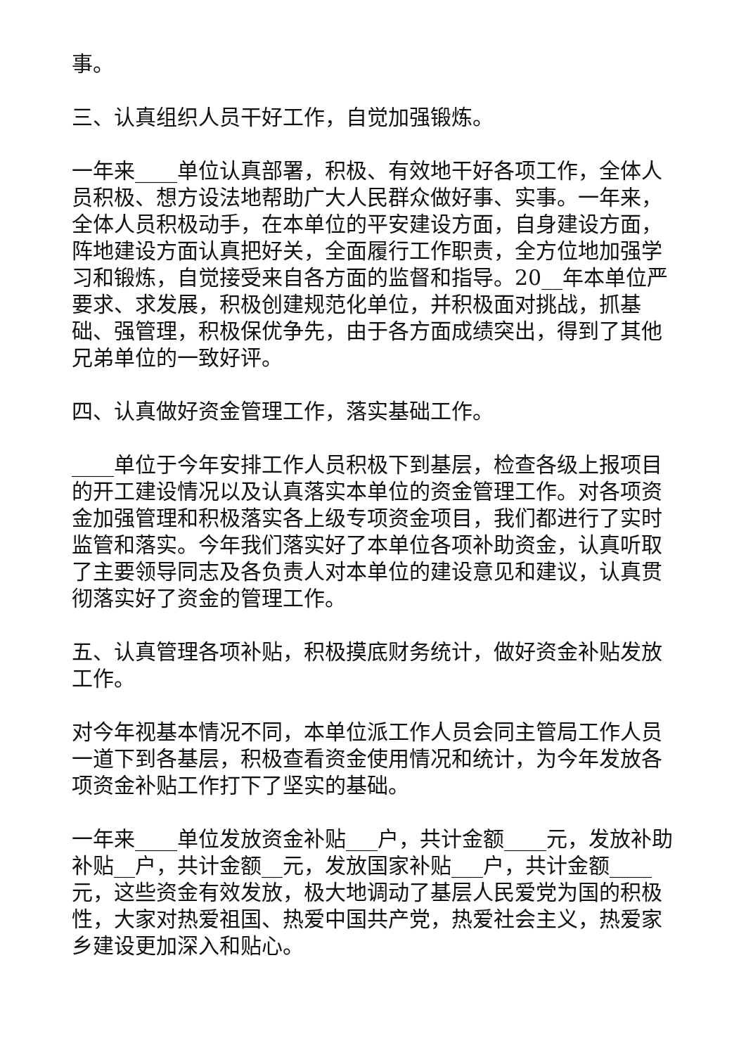事。
三、认真组织人员干好工作，自觉加强锻炼。
一年来____单位认真部署，积极、有效地干好各项工作，全体人员积极、想方设法地帮助广大人民群众做好事、实事。一年来，全体人员积极动手，在本单位的平安建设方面，自身建设方面，阵地建设方面认真把好关，全面履行工作职责，全方位地加强学习和锻炼，自觉接受来自各方面的监督和指导。20__年本单位严要求、求发展，积极创建规范化单位，并积极面对挑战，抓基础、强管理，积极保优争先，由于各方面成绩突出，得到了其他兄弟单位的一致好评。
四、认真做好资金管理工作，落实基础工作。
____单位于今年安排工作人员积极下到基层，检查各级上报项目的开工建设情况以及认真落实本单位的资金管理工作。对各项资金加强管理和积极落实各上级专项资金项目，我们都进行了实时监管和落实。今年我们落实好了本单位各项补助资金，认真听取了主要领导同志及各负责人对本单位的建设意见和建议，认真贯彻落实好了资金的管理工作。
五、认真管理各项补贴，积极摸底财务统计，做好资金补贴发放工作。
对今年视基本情况不同，本单位派工作人员会同主管局工作人员一道下到各基层，积极查看资金使用情况和统计，为今年发放各项资金补贴工作打下了坚实的基础。
一年来____单位发放资金补贴___户，共计金额____元，发放补助补贴__户，共计金额__元，发放国家补贴___户，共计金额____元，这些资金有效发放，极大地调动了基层人民爱党为国的积极性，大家对热爱祖国、热爱中国共产党，热爱社会主义，热爱家乡建设更加深入和贴心。